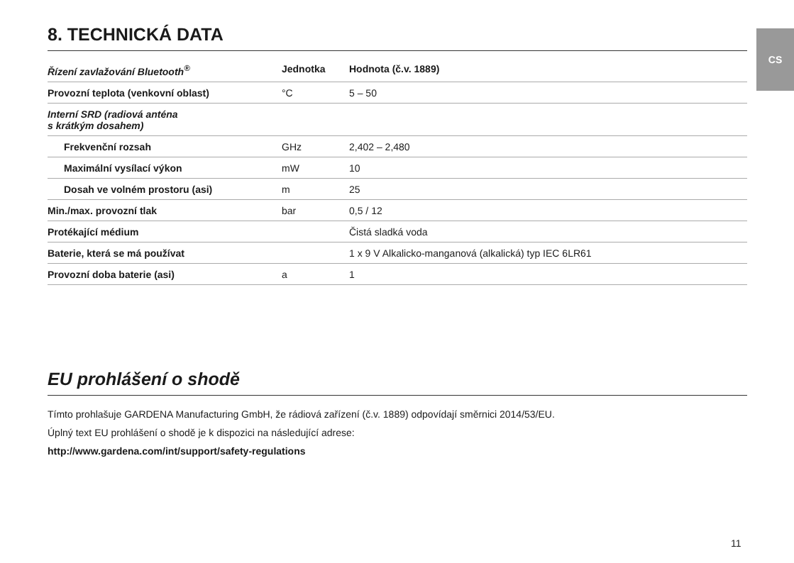CS
8. TECHNICKÁ DATA
| Řízení zavlažování Bluetooth<sup>®</sup> | Jednotka | Hodnota (č.v. 1889) |
| --- | --- | --- |
| Provozní teplota (venkovní oblast) | °C | 5 – 50 |
| Interní SRD (radiová anténa s krátkým dosahem) | | |
| Frekvenční rozsah | GHz | 2,402 – 2,480 |
| Maximální vysílací výkon | mW | 10 |
| Dosah ve volném prostoru (asi) | m | 25 |
| Min./max. provozní tlak | bar | 0,5 / 12 |
| Protékající médium | | Čistá sladká voda |
| Baterie, která se má používat | | 1 x 9 V Alkalicko-manganová (alkalická) typ IEC 6LR61 |
| Provozní doba baterie (asi) | a | 1 |
EU prohlášení o shodě
Tímto prohlašuje GARDENA Manufacturing GmbH, že rádiová zařízení (č.v. 1889) odpovídají směrnici 2014/53/EU.
Úplný text EU prohlášení o shodě je k dispozici na následující adrese:
http://www.gardena.com/int/support/safety-regulations
11